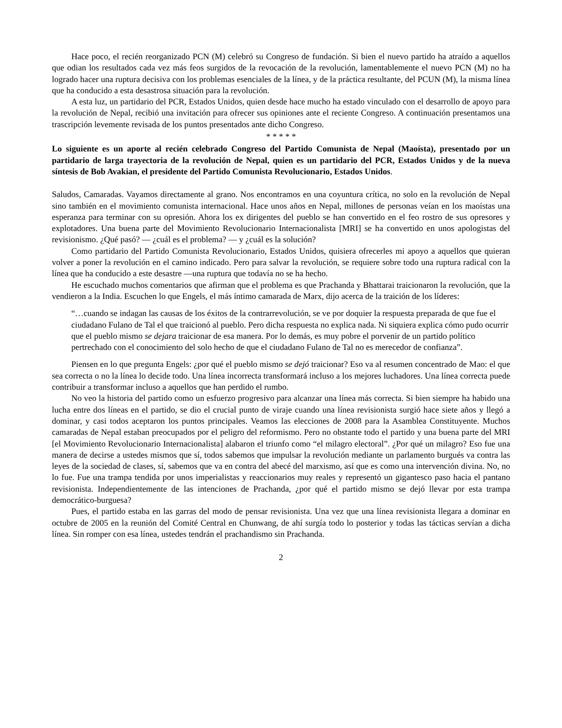Hace poco, el recién reorganizado PCN (M) celebró su Congreso de fundación. Si bien el nuevo partido ha atraído a aquellos que odian los resultados cada vez más feos surgidos de la revocación de la revolución, lamentablemente el nuevo PCN (M) no ha logrado hacer una ruptura decisiva con los problemas esenciales de la línea, y de la práctica resultante, del PCUN (M), la misma línea que ha conducido a esta desastrosa situación para la revolución.
A esta luz, un partidario del PCR, Estados Unidos, quien desde hace mucho ha estado vinculado con el desarrollo de apoyo para la revolución de Nepal, recibió una invitación para ofrecer sus opiniones ante el reciente Congreso. A continuación presentamos una trascripción levemente revisada de los puntos presentados ante dicho Congreso.
* * * * *
Lo siguiente es un aporte al recién celebrado Congreso del Partido Comunista de Nepal (Maoísta), presentado por un partidario de larga trayectoria de la revolución de Nepal, quien es un partidario del PCR, Estados Unidos y de la nueva síntesis de Bob Avakian, el presidente del Partido Comunista Revolucionario, Estados Unidos.
Saludos, Camaradas. Vayamos directamente al grano. Nos encontramos en una coyuntura crítica, no solo en la revolución de Nepal sino también en el movimiento comunista internacional. Hace unos años en Nepal, millones de personas veían en los maoístas una esperanza para terminar con su opresión. Ahora los ex dirigentes del pueblo se han convertido en el feo rostro de sus opresores y explotadores. Una buena parte del Movimiento Revolucionario Internacionalista [MRI] se ha convertido en unos apologistas del revisionismo. ¿Qué pasó? — ¿cuál es el problema? — y ¿cuál es la solución?
Como partidario del Partido Comunista Revolucionario, Estados Unidos, quisiera ofrecerles mi apoyo a aquellos que quieran volver a poner la revolución en el camino indicado. Pero para salvar la revolución, se requiere sobre todo una ruptura radical con la línea que ha conducido a este desastre —una ruptura que todavía no se ha hecho.
He escuchado muchos comentarios que afirman que el problema es que Prachanda y Bhattarai traicionaron la revolución, que la vendieron a la India. Escuchen lo que Engels, el más íntimo camarada de Marx, dijo acerca de la traición de los líderes:
“…cuando se indagan las causas de los éxitos de la contrarrevolución, se ve por doquier la respuesta preparada de que fue el ciudadano Fulano de Tal el que traicionó al pueblo. Pero dicha respuesta no explica nada. Ni siquiera explica cómo pudo ocurrir que el pueblo mismo se dejara traicionar de esa manera. Por lo demás, es muy pobre el porvenir de un partido político pertrechado con el conocimiento del solo hecho de que el ciudadano Fulano de Tal no es merecedor de confianza”.
Piensen en lo que pregunta Engels: ¿por qué el pueblo mismo se dejó traicionar? Eso va al resumen concentrado de Mao: el que sea correcta o no la línea lo decide todo. Una línea incorrecta transformará incluso a los mejores luchadores. Una línea correcta puede contribuir a transformar incluso a aquellos que han perdido el rumbo.
No veo la historia del partido como un esfuerzo progresivo para alcanzar una línea más correcta. Si bien siempre ha habido una lucha entre dos líneas en el partido, se dio el crucial punto de viraje cuando una línea revisionista surgió hace siete años y llegó a dominar, y casi todos aceptaron los puntos principales. Veamos las elecciones de 2008 para la Asamblea Constituyente. Muchos camaradas de Nepal estaban preocupados por el peligro del reformismo. Pero no obstante todo el partido y una buena parte del MRI [el Movimiento Revolucionario Internacionalista] alabaron el triunfo como “el milagro electoral”. ¿Por qué un milagro? Eso fue una manera de decirse a ustedes mismos que sí, todos sabemos que impulsar la revolución mediante un parlamento burgués va contra las leyes de la sociedad de clases, sí, sabemos que va en contra del abecé del marxismo, así que es como una intervención divina. No, no lo fue. Fue una trampa tendida por unos imperialistas y reaccionarios muy reales y representó un gigantesco paso hacia el pantano revisionista. Independientemente de las intenciones de Prachanda, ¿por qué el partido mismo se dejó llevar por esta trampa democrático-burguesa?
Pues, el partido estaba en las garras del modo de pensar revisionista. Una vez que una línea revisionista llegara a dominar en octubre de 2005 en la reunión del Comité Central en Chunwang, de ahí surgía todo lo posterior y todas las tácticas servían a dicha línea. Sin romper con esa línea, ustedes tendrán el prachandismo sin Prachanda.
2